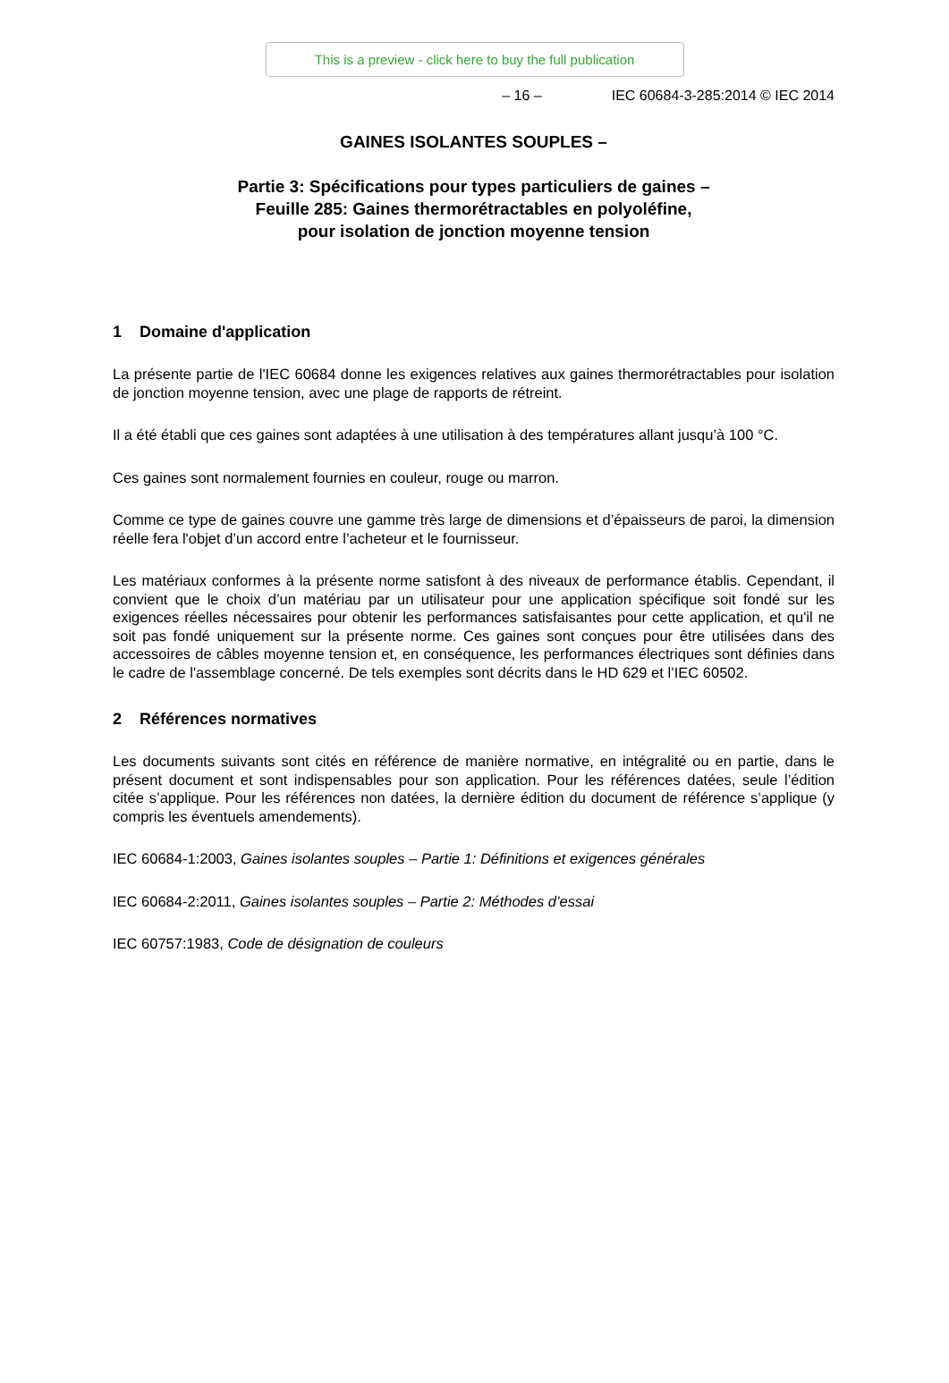This is a preview - click here to buy the full publication
– 16 – IEC 60684-3-285:2014 © IEC 2014
GAINES ISOLANTES SOUPLES –
Partie 3: Spécifications pour types particuliers de gaines –
Feuille 285: Gaines thermorétractables en polyoléfine,
pour isolation de jonction moyenne tension
1 Domaine d'application
La présente partie de l'IEC 60684 donne les exigences relatives aux gaines thermorétractables pour isolation de jonction moyenne tension, avec une plage de rapports de rétreint.
Il a été établi que ces gaines sont adaptées à une utilisation à des températures allant jusqu’à 100 °C.
Ces gaines sont normalement fournies en couleur, rouge ou marron.
Comme ce type de gaines couvre une gamme très large de dimensions et d’épaisseurs de paroi, la dimension réelle fera l'objet d’un accord entre l’acheteur et le fournisseur.
Les matériaux conformes à la présente norme satisfont à des niveaux de performance établis. Cependant, il convient que le choix d’un matériau par un utilisateur pour une application spécifique soit fondé sur les exigences réelles nécessaires pour obtenir les performances satisfaisantes pour cette application, et qu'il ne soit pas fondé uniquement sur la présente norme. Ces gaines sont conçues pour être utilisées dans des accessoires de câbles moyenne tension et, en conséquence, les performances électriques sont définies dans le cadre de l'assemblage concerné. De tels exemples sont décrits dans le HD 629 et l’IEC 60502.
2 Références normatives
Les documents suivants sont cités en référence de manière normative, en intégralité ou en partie, dans le présent document et sont indispensables pour son application. Pour les références datées, seule l’édition citée s’applique. Pour les références non datées, la dernière édition du document de référence s’applique (y compris les éventuels amendements).
IEC 60684-1:2003, Gaines isolantes souples – Partie 1: Définitions et exigences générales
IEC 60684-2:2011, Gaines isolantes souples – Partie 2: Méthodes d’essai
IEC 60757:1983, Code de désignation de couleurs